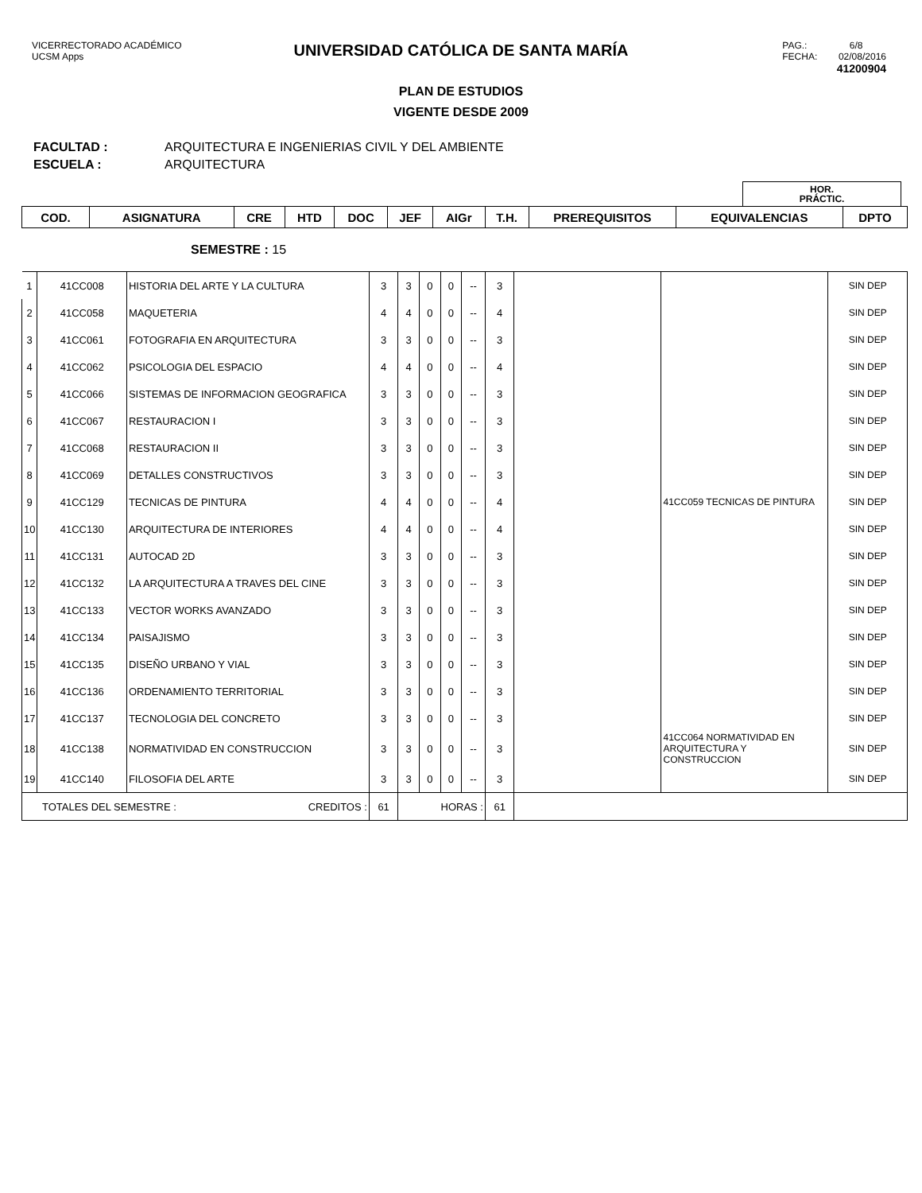UNIVERSIDAD CATÓLICA DE SANTA MARÍA
VICERRECTORADO ACADÉMICO
UCSM Apps
PAG.: 6/8
FECHA: 02/08/2016
41200904
PLAN DE ESTUDIOS
VIGENTE DESDE 2009
FACULTAD : ARQUITECTURA E INGENIERIAS CIVIL Y DEL AMBIENTE
ESCUELA : ARQUITECTURA
| | HOR. PRÁCTIC. | |
| COD. | ASIGNATURA | CRE | HTD | DOC | JEF | AIGr | T.H. | PREREQUISITOS | EQUIVALENCIAS | DPTO |
| --- | --- | --- | --- | --- | --- | --- | --- | --- | --- | --- |
SEMESTRE : 15
| 1 | 41CC008 | HISTORIA DEL ARTE Y LA CULTURA | 3 | 3 | 0 | 0 | -- | 3 | | | SIN DEP |
| 2 | 41CC058 | MAQUETERIA | 4 | 4 | 0 | 0 | -- | 4 | | | SIN DEP |
| 3 | 41CC061 | FOTOGRAFIA EN ARQUITECTURA | 3 | 3 | 0 | 0 | -- | 3 | | | SIN DEP |
| 4 | 41CC062 | PSICOLOGIA DEL ESPACIO | 4 | 4 | 0 | 0 | -- | 4 | | | SIN DEP |
| 5 | 41CC066 | SISTEMAS DE INFORMACION GEOGRAFICA | 3 | 3 | 0 | 0 | -- | 3 | | | SIN DEP |
| 6 | 41CC067 | RESTAURACION I | 3 | 3 | 0 | 0 | -- | 3 | | | SIN DEP |
| 7 | 41CC068 | RESTAURACION II | 3 | 3 | 0 | 0 | -- | 3 | | | SIN DEP |
| 8 | 41CC069 | DETALLES CONSTRUCTIVOS | 3 | 3 | 0 | 0 | -- | 3 | | | SIN DEP |
| 9 | 41CC129 | TECNICAS DE PINTURA | 4 | 4 | 0 | 0 | -- | 4 | | 41CC059 TECNICAS DE PINTURA | SIN DEP |
| 10 | 41CC130 | ARQUITECTURA DE INTERIORES | 4 | 4 | 0 | 0 | -- | 4 | | | SIN DEP |
| 11 | 41CC131 | AUTOCAD 2D | 3 | 3 | 0 | 0 | -- | 3 | | | SIN DEP |
| 12 | 41CC132 | LA ARQUITECTURA A TRAVES DEL CINE | 3 | 3 | 0 | 0 | -- | 3 | | | SIN DEP |
| 13 | 41CC133 | VECTOR WORKS AVANZADO | 3 | 3 | 0 | 0 | -- | 3 | | | SIN DEP |
| 14 | 41CC134 | PAISAJISMO | 3 | 3 | 0 | 0 | -- | 3 | | | SIN DEP |
| 15 | 41CC135 | DISEÑO URBANO Y VIAL | 3 | 3 | 0 | 0 | -- | 3 | | | SIN DEP |
| 16 | 41CC136 | ORDENAMIENTO TERRITORIAL | 3 | 3 | 0 | 0 | -- | 3 | | | SIN DEP |
| 17 | 41CC137 | TECNOLOGIA DEL CONCRETO | 3 | 3 | 0 | 0 | -- | 3 | | | SIN DEP |
| 18 | 41CC138 | NORMATIVIDAD EN CONSTRUCCION | 3 | 3 | 0 | 0 | -- | 3 | | 41CC064 NORMATIVIDAD EN ARQUITECTURA Y CONSTRUCCION | SIN DEP |
| 19 | 41CC140 | FILOSOFIA DEL ARTE | 3 | 3 | 0 | 0 | -- | 3 | | | SIN DEP |
| TOTALES DEL SEMESTRE : CREDITOS : | | | 61 | HORAS : | | | | 61 | | | |